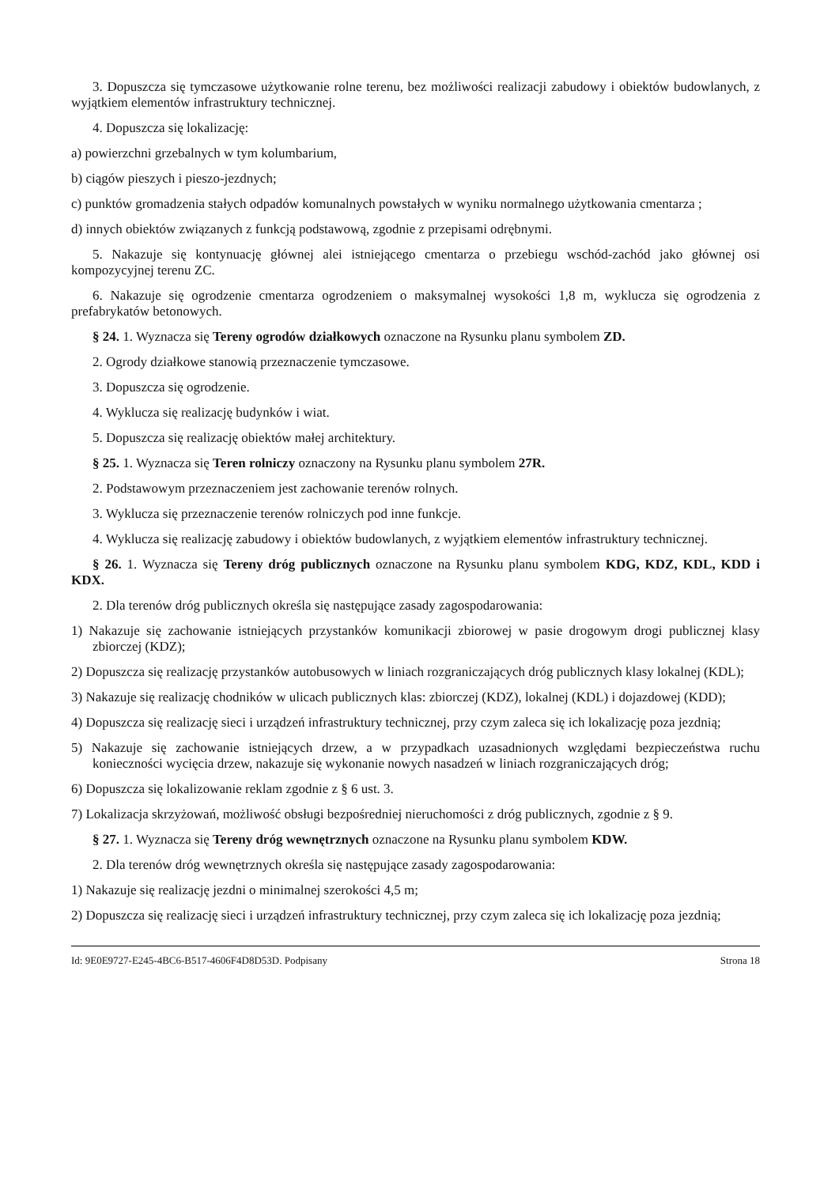3. Dopuszcza się tymczasowe użytkowanie rolne terenu, bez możliwości realizacji zabudowy i obiektów budowlanych, z wyjątkiem elementów infrastruktury technicznej.
4. Dopuszcza się lokalizację:
a) powierzchni grzebalnych w tym kolumbarium,
b) ciągów pieszych i pieszo-jezdnych;
c) punktów gromadzenia stałych odpadów komunalnych powstałych w wyniku normalnego użytkowania cmentarza ;
d) innych obiektów związanych z funkcją podstawową, zgodnie z przepisami odrębnymi.
5. Nakazuje się kontynuację głównej alei istniejącego cmentarza o przebiegu wschód-zachód jako głównej osi kompozycyjnej terenu ZC.
6. Nakazuje się ogrodzenie cmentarza ogrodzeniem o maksymalnej wysokości 1,8 m, wyklucza się ogrodzenia z prefabrykatów betonowych.
§ 24. 1. Wyznacza się Tereny ogrodów działkowych oznaczone na Rysunku planu symbolem ZD.
2. Ogrody działkowe stanowią przeznaczenie tymczasowe.
3. Dopuszcza się ogrodzenie.
4. Wyklucza się realizację budynków i wiat.
5. Dopuszcza się realizację obiektów małej architektury.
§ 25. 1. Wyznacza się Teren rolniczy oznaczony na Rysunku planu symbolem 27R.
2. Podstawowym przeznaczeniem jest zachowanie terenów rolnych.
3. Wyklucza się przeznaczenie terenów rolniczych pod inne funkcje.
4. Wyklucza się realizację zabudowy i obiektów budowlanych, z wyjątkiem elementów infrastruktury technicznej.
§ 26. 1. Wyznacza się Tereny dróg publicznych oznaczone na Rysunku planu symbolem KDG, KDZ, KDL, KDD i KDX.
2. Dla terenów dróg publicznych określa się następujące zasady zagospodarowania:
1) Nakazuje się zachowanie istniejących przystanków komunikacji zbiorowej w pasie drogowym drogi publicznej klasy zbiorczej (KDZ);
2) Dopuszcza się realizację przystanków autobusowych w liniach rozgraniczających dróg publicznych klasy lokalnej (KDL);
3) Nakazuje się realizację chodników w ulicach publicznych klas: zbiorczej (KDZ), lokalnej (KDL) i dojazdowej (KDD);
4) Dopuszcza się realizację sieci i urządzeń infrastruktury technicznej, przy czym zaleca się ich lokalizację poza jezdnią;
5) Nakazuje się zachowanie istniejących drzew, a w przypadkach uzasadnionych względami bezpieczeństwa ruchu konieczności wycięcia drzew, nakazuje się wykonanie nowych nasadzeń w liniach rozgraniczających dróg;
6) Dopuszcza się lokalizowanie reklam zgodnie z § 6 ust. 3.
7) Lokalizacja skrzyżowań, możliwość obsługi bezpośredniej nieruchomości z dróg publicznych, zgodnie z § 9.
§ 27. 1. Wyznacza się Tereny dróg wewnętrznych oznaczone na Rysunku planu symbolem KDW.
2. Dla terenów dróg wewnętrznych określa się następujące zasady zagospodarowania:
1) Nakazuje się realizację jezdni o minimalnej szerokości 4,5 m;
2) Dopuszcza się realizację sieci i urządzeń infrastruktury technicznej, przy czym zaleca się ich lokalizację poza jezdnią;
Id: 9E0E9727-E245-4BC6-B517-4606F4D8D53D. Podpisany Strona 18